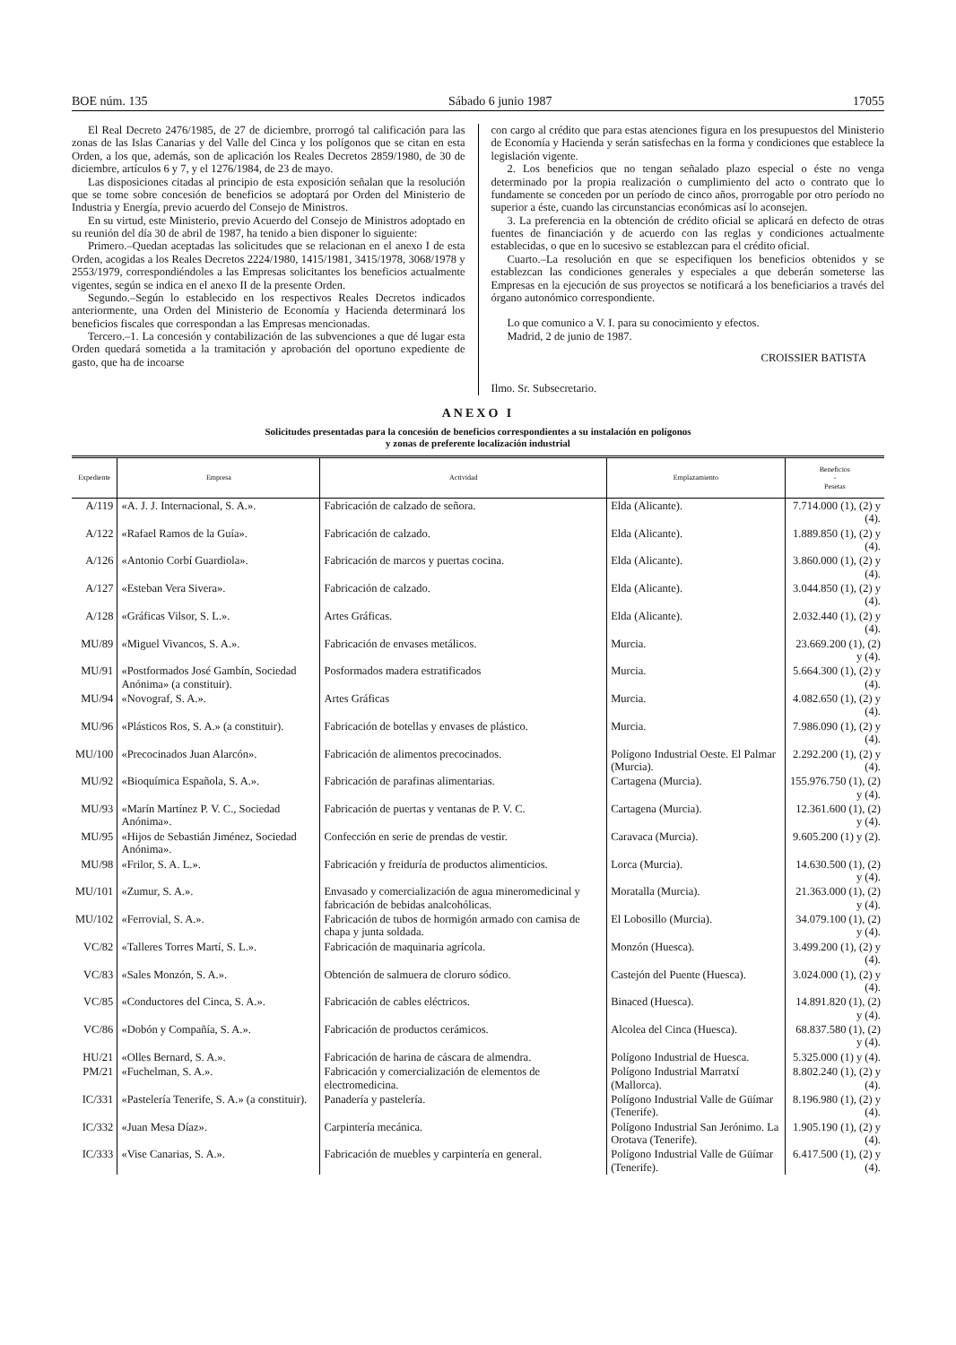BOE núm. 135 Sábado 6 junio 1987 17055
El Real Decreto 2476/1985, de 27 de diciembre, prorrogó tal calificación para las zonas de las Islas Canarias y del Valle del Cinca y los polígonos que se citan en esta Orden, a los que, además, son de aplicación los Reales Decretos 2859/1980, de 30 de diciembre, artículos 6 y 7, y el 1276/1984, de 23 de mayo.
Las disposiciones citadas al principio de esta exposición señalan que la resolución que se tome sobre concesión de beneficios se adoptará por Orden del Ministerio de Industria y Energía, previo acuerdo del Consejo de Ministros.
En su virtud, este Ministerio, previo Acuerdo del Consejo de Ministros adoptado en su reunión del día 30 de abril de 1987, ha tenido a bien disponer lo siguiente:
Primero.–Quedan aceptadas las solicitudes que se relacionan en el anexo I de esta Orden, acogidas a los Reales Decretos 2224/1980, 1415/1981, 3415/1978, 3068/1978 y 2553/1979, correspondiéndoles a las Empresas solicitantes los beneficios actualmente vigentes, según se indica en el anexo II de la presente Orden.
Segundo.–Según lo establecido en los respectivos Reales Decretos indicados anteriormente, una Orden del Ministerio de Economía y Hacienda determinará los beneficios fiscales que correspondan a las Empresas mencionadas.
Tercero.–1. La concesión y contabilización de las subvenciones a que dé lugar esta Orden quedará sometida a la tramitación y aprobación del oportuno expediente de gasto, que ha de incoarse
con cargo al crédito que para estas atenciones figura en los presupuestos del Ministerio de Economía y Hacienda y serán satisfechas en la forma y condiciones que establece la legislación vigente.
2. Los beneficios que no tengan señalado plazo especial o éste no venga determinado por la propia realización o cumplimiento del acto o contrato que lo fundamente se conceden por un período de cinco años, prorrogable por otro período no superior a éste, cuando las circunstancias económicas así lo aconsejen.
3. La preferencia en la obtención de crédito oficial se aplicará en defecto de otras fuentes de financiación y de acuerdo con las reglas y condiciones actualmente establecidas, o que en lo sucesivo se establezcan para el crédito oficial.
Cuarto.–La resolución en que se especifiquen los beneficios obtenidos y se establezcan las condiciones generales y especiales a que deberán someterse las Empresas en la ejecución de sus proyectos se notificará a los beneficiarios a través del órgano autonómico correspondiente.
Lo que comunico a V. I. para su conocimiento y efectos.
Madrid, 2 de junio de 1987.
CROISSIER BATISTA
Ilmo. Sr. Subsecretario.
ANEXO I
Solicitudes presentadas para la concesión de beneficios correspondientes a su instalación en polígonos
y zonas de preferente localización industrial
| Expediente | Empresa | Actividad | Emplazamiento | Beneficios - Pesetas |
| --- | --- | --- | --- | --- |
| A/119 | «A. J. J. Internacional, S. A.». | Fabricación de calzado de señora. | Elda (Alicante). | 7.714.000 (1), (2) y (4). |
| A/122 | «Rafael Ramos de la Guía». | Fabricación de calzado. | Elda (Alicante). | 1.889.850 (1), (2) y (4). |
| A/126 | «Antonio Corbí Guardiola». | Fabricación de marcos y puertas cocina. | Elda (Alicante). | 3.860.000 (1), (2) y (4). |
| A/127 | «Esteban Vera Sivera». | Fabricación de calzado. | Elda (Alicante). | 3.044.850 (1), (2) y (4). |
| A/128 | «Gráficas Vilsor, S. L.». | Artes Gráficas. | Elda (Alicante). | 2.032.440 (1), (2) y (4). |
| MU/89 | «Miguel Vivancos, S. A.». | Fabricación de envases metálicos. | Murcia. | 23.669.200 (1), (2) y (4). |
| MU/91 | «Postformados José Gambín, Sociedad Anónima» (a constituir). | Posformados madera estratificados | Murcia. | 5.664.300 (1), (2) y (4). |
| MU/94 | «Novograf, S. A.». | Artes Gráficas | Murcia. | 4.082.650 (1), (2) y (4). |
| MU/96 | «Plásticos Ros, S. A.» (a constituir). | Fabricación de botellas y envases de plástico. | Murcia. | 7.986.090 (1), (2) y (4). |
| MU/100 | «Precocinados Juan Alarcón». | Fabricación de alimentos precocinados. | Polígono Industrial Oeste. El Palmar (Murcia). | 2.292.200 (1), (2) y (4). |
| MU/92 | «Bioquímica Española, S. A.». | Fabricación de parafinas alimentarias. | Cartagena (Murcia). | 155.976.750 (1), (2) y (4). |
| MU/93 | «Marín Martínez P. V. C., Sociedad Anónima». | Fabricación de puertas y ventanas de P. V. C. | Cartagena (Murcia). | 12.361.600 (1), (2) y (4). |
| MU/95 | «Hijos de Sebastián Jiménez, Sociedad Anónima». | Confección en serie de prendas de vestir. | Caravaca (Murcia). | 9.605.200 (1) y (2). |
| MU/98 | «Frilor, S. A. L.». | Fabricación y freiduría de productos alimenticios. | Lorca (Murcia). | 14.630.500 (1), (2) y (4). |
| MU/101 | «Zumur, S. A.». | Envasado y comercialización de agua mineromedicinal y fabricación de bebidas analcohólicas. | Moratalla (Murcia). | 21.363.000 (1), (2) y (4). |
| MU/102 | «Ferrovial, S. A.». | Fabricación de tubos de hormigón armado con camisa de chapa y junta soldada. | El Lobosillo (Murcia). | 34.079.100 (1), (2) y (4). |
| VC/82 | «Talleres Torres Martí, S. L.». | Fabricación de maquinaria agrícola. | Monzón (Huesca). | 3.499.200 (1), (2) y (4). |
| VC/83 | «Sales Monzón, S. A.». | Obtención de salmuera de cloruro sódico. | Castejón del Puente (Huesca). | 3.024.000 (1), (2) y (4). |
| VC/85 | «Conductores del Cinca, S. A.». | Fabricación de cables eléctricos. | Binaced (Huesca). | 14.891.820 (1), (2) y (4). |
| VC/86 | «Dobón y Compañía, S. A.». | Fabricación de productos cerámicos. | Alcolea del Cinca (Huesca). | 68.837.580 (1), (2) y (4). |
| HU/21 | «Olles Bernard, S. A.». | Fabricación de harina de cáscara de almendra. | Polígono Industrial de Huesca. | 5.325.000 (1) y (4). |
| PM/21 | «Fuchelman, S. A.». | Fabricación y comercialización de elementos de electromedicina. | Polígono Industrial Marratxí (Mallorca). | 8.802.240 (1), (2) y (4). |
| IC/331 | «Pastelería Tenerife, S. A.» (a constituir). | Panadería y pastelería. | Polígono Industrial Valle de Güímar (Tenerife). | 8.196.980 (1), (2) y (4). |
| IC/332 | «Juan Mesa Díaz». | Carpintería mecánica. | Polígono Industrial San Jerónimo. La Orotava (Tenerife). | 1.905.190 (1), (2) y (4). |
| IC/333 | «Vise Canarias, S. A.». | Fabricación de muebles y carpintería en general. | Polígono Industrial Valle de Güímar (Tenerife). | 6.417.500 (1), (2) y (4). |